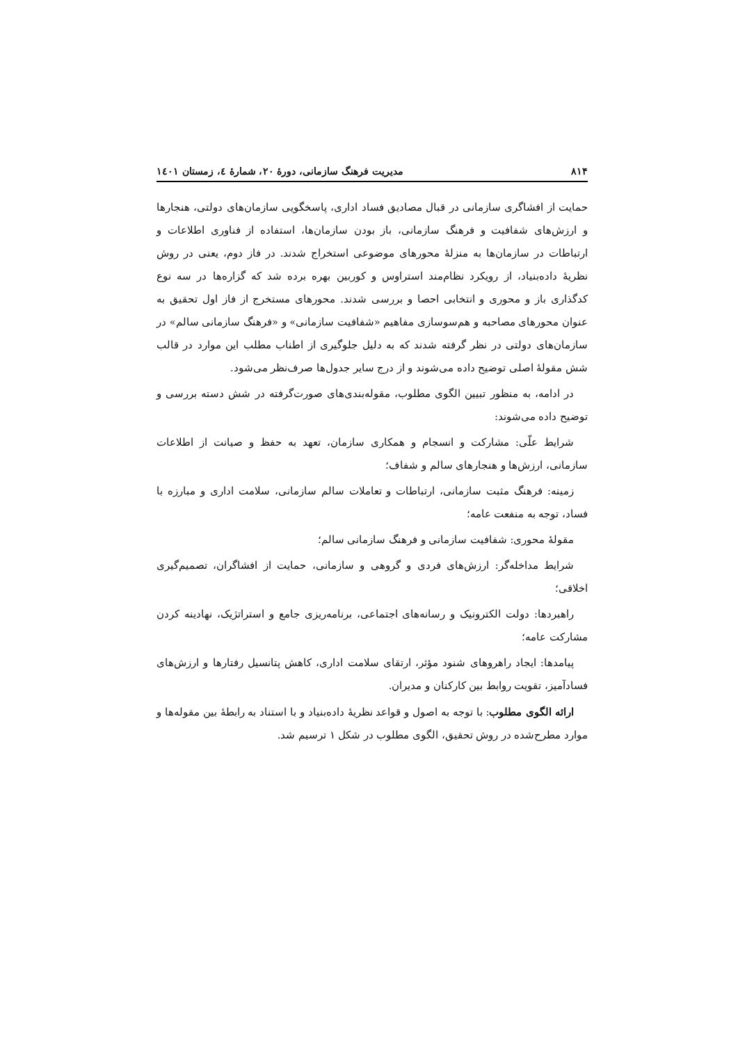۸۱۴ مدیریت فرهنگ سازمانی، دورهٔ ۲۰، شمارهٔ ٤، زمستان ١٤٠١
حمایت از افشاگری سازمانی در قبال مصادیق فساد اداری، پاسخگویی سازمان‌های دولتی، هنجارها و ارزش‌های شفافیت و فرهنگ سازمانی، باز بودن سازمان‌ها، استفاده از فناوری اطلاعات و ارتباطات در سازمان‌ها به منزلهٔ محورهای موضوعی استخراج شدند. در فاز دوم، یعنی در روش نظریهٔ داده‌بنیاد، از رویکرد نظام‌مند استراوس و کوربین بهره برده شد که گزاره‌ها در سه نوع کدگذاری باز و محوری و انتخابی احصا و بررسی شدند. محورهای مستخرج از فاز اول تحقیق به عنوان محورهای مصاحبه و هم‌سوسازی مفاهیم «شفافیت سازمانی» و «فرهنگ سازمانی سالم» در سازمان‌های دولتی در نظر گرفته شدند که به دلیل جلوگیری از اطناب مطلب این موارد در قالب شش مقولهٔ اصلی توضیح داده می‌شوند و از درج سایر جدول‌ها صرف‌نظر می‌شود.
در ادامه، به منظور تبیین الگوی مطلوب، مقوله‌بندی‌های صورت‌گرفته در شش دسته بررسی و توضیح داده می‌شوند:
شرایط علّی: مشارکت و انسجام و همکاری سازمان، تعهد به حفظ و صیانت از اطلاعات سازمانی، ارزش‌ها و هنجارهای سالم و شفاف؛
زمینه: فرهنگ مثبت سازمانی، ارتباطات و تعاملات سالم سازمانی، سلامت اداری و مبارزه با فساد، توجه به منفعت عامه؛
مقولهٔ محوری: شفافیت سازمانی و فرهنگ سازمانی سالم؛
شرایط مداخله‌گر: ارزش‌های فردی و گروهی و سازمانی، حمایت از افشاگران، تصمیم‌گیری اخلاقی؛
راهبردها: دولت الکترونیک و رسانه‌های اجتماعی، برنامه‌ریزی جامع و استراتژیک، نهادینه کردن مشارکت عامه؛
پیامدها: ایجاد راهروهای شنود مؤثر، ارتقای سلامت اداری، کاهش پتانسیل رفتارها و ارزش‌های فسادآمیز، تقویت روابط بین کارکنان و مدیران.
ارائه الگوی مطلوب: با توجه به اصول و قواعد نظریهٔ داده‌بنیاد و با استناد به رابطهٔ بین مقوله‌ها و موارد مطرح‌شده در روش تحقیق، الگوی مطلوب در شکل ۱ ترسیم شد.